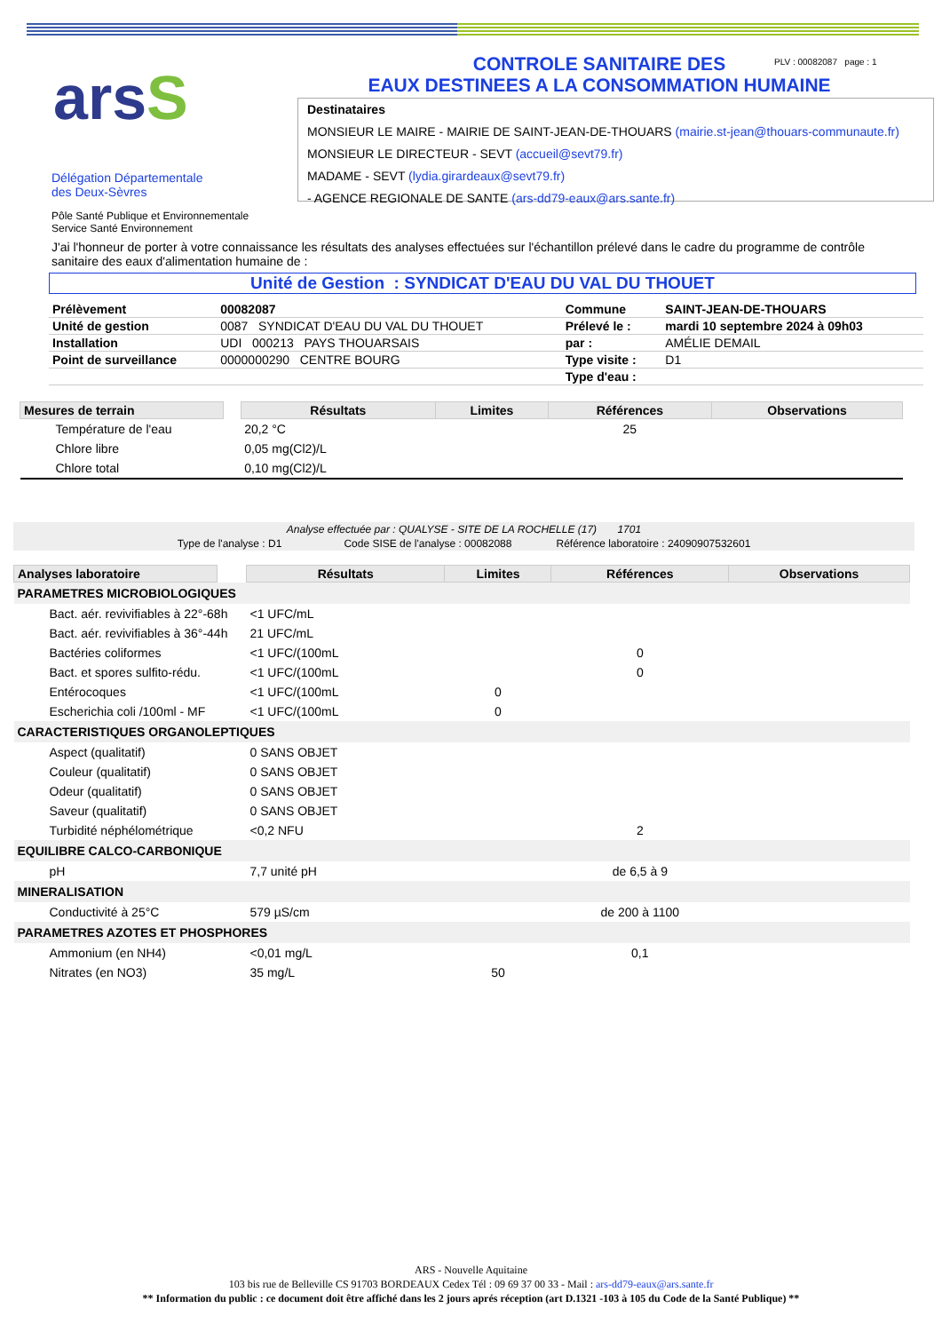arsS
CONTROLE SANITAIRE DES
EAUX DESTINEES A LA CONSOMMATION HUMAINE
PLV : 00082087 page : 1
Destinataires
MONSIEUR LE MAIRE - MAIRIE DE SAINT-JEAN-DE-THOUARS (mairie.st-jean@thouars-communaute.fr)
MONSIEUR LE DIRECTEUR - SEVT (accueil@sevt79.fr)
MADAME - SEVT (lydia.girardeaux@sevt79.fr)
- AGENCE REGIONALE DE SANTE (ars-dd79-eaux@ars.sante.fr)
Délégation Départementale
des Deux-Sèvres
Pôle Santé Publique et Environnementale
Service Santé Environnement
J'ai l'honneur de porter à votre connaissance les résultats des analyses effectuées sur l'échantillon prélevé dans le cadre du programme de contrôle sanitaire des eaux d'alimentation humaine de :
Unité de Gestion : SYNDICAT D'EAU DU VAL DU THOUET
| Prélèvement | 00082087 | Commune | SAINT-JEAN-DE-THOUARS |
| Unité de gestion | 0087 SYNDICAT D'EAU DU VAL DU THOUET | Prélevé le : | mardi 10 septembre 2024 à 09h03 |
| Installation | UDI 000213 PAYS THOUARSAIS | par : | AMÉLIE DEMAIL |
| Point de surveillance | 0000000290 CENTRE BOURG | Type visite : | D1 |
| | | Type d'eau : | |
| Mesures de terrain | | Résultats | Limites | Références | Observations |
| --- | --- | --- | --- | --- | --- |
| Température de l'eau | | 20,2 °C | | 25 | |
| Chlore libre | | 0,05 mg(Cl2)/L | | | |
| Chlore total | | 0,10 mg(Cl2)/L | | | |
Analyse effectuée par : QUALYSE - SITE DE LA ROCHELLE (17) 1701
Type de l'analyse : D1 Code SISE de l'analyse : 00082088 Référence laboratoire : 24090907532601
| Analyses laboratoire | | Résultats | Limites | Références | Observations |
| --- | --- | --- | --- | --- | --- |
| PARAMETRES MICROBIOLOGIQUES | | | | | |
| Bact. aér. revivifiables à 22°-68h | | <1 UFC/mL | | | |
| Bact. aér. revivifiables à 36°-44h | | 21 UFC/mL | | | |
| Bactéries coliformes | | <1 UFC/(100mL | | 0 | |
| Bact. et spores sulfito-rédu. | | <1 UFC/(100mL | | 0 | |
| Entérocoques | | <1 UFC/(100mL | 0 | | |
| Escherichia coli /100ml - MF | | <1 UFC/(100mL | 0 | | |
| CARACTERISTIQUES ORGANOLEPTIQUES | | | | | |
| Aspect (qualitatif) | | 0 SANS OBJET | | | |
| Couleur (qualitatif) | | 0 SANS OBJET | | | |
| Odeur (qualitatif) | | 0 SANS OBJET | | | |
| Saveur (qualitatif) | | 0 SANS OBJET | | | |
| Turbidité néphélométrique | | <0,2 NFU | | 2 | |
| EQUILIBRE CALCO-CARBONIQUE | | | | | |
| pH | | 7,7 unité pH | | de 6,5 à 9 | |
| MINERALISATION | | | | | |
| Conductivité à 25°C | | 579 µS/cm | | de 200 à 1100 | |
| PARAMETRES AZOTES ET PHOSPHORES | | | | | |
| Ammonium (en NH4) | | <0,01 mg/L | | 0,1 | |
| Nitrates (en NO3) | | 35 mg/L | 50 | | |
ARS - Nouvelle Aquitaine
103 bis rue de Belleville CS 91703 BORDEAUX Cedex Tél : 09 69 37 00 33 - Mail : ars-dd79-eaux@ars.sante.fr
** Information du public : ce document doit être affiché dans les 2 jours aprés réception (art D.1321 -103 à 105 du Code de la Santé Publique) **